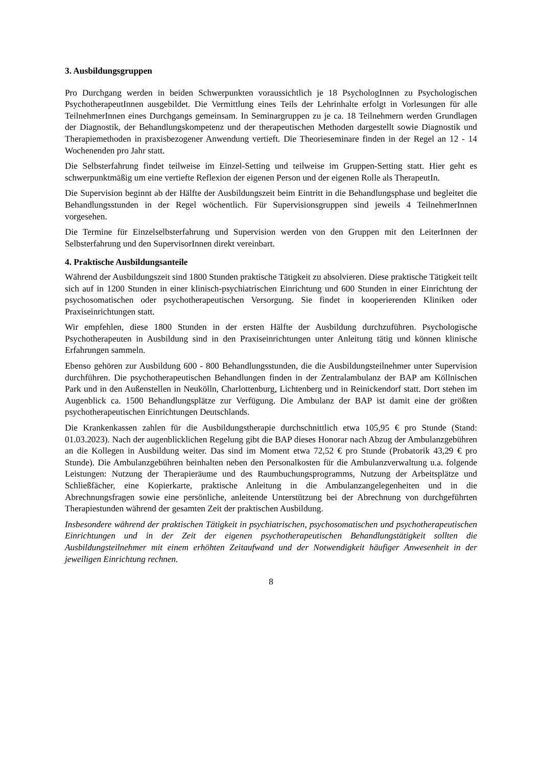3. Ausbildungsgruppen
Pro Durchgang werden in beiden Schwerpunkten voraussichtlich je 18 PsychologInnen zu Psychologischen PsychotherapeutInnen ausgebildet. Die Vermittlung eines Teils der Lehrinhalte erfolgt in Vorlesungen für alle TeilnehmerInnen eines Durchgangs gemeinsam. In Seminargruppen zu je ca. 18 Teilnehmern werden Grundlagen der Diagnostik, der Behandlungskompetenz und der therapeutischen Methoden dargestellt sowie Diagnostik und Therapiemethoden in praxisbezogener Anwendung vertieft. Die Theorieseminare finden in der Regel an 12 - 14 Wochenenden pro Jahr statt.
Die Selbsterfahrung findet teilweise im Einzel-Setting und teilweise im Gruppen-Setting statt. Hier geht es schwerpunktmäßig um eine vertiefte Reflexion der eigenen Person und der eigenen Rolle als TherapeutIn.
Die Supervision beginnt ab der Hälfte der Ausbildungszeit beim Eintritt in die Behandlungsphase und begleitet die Behandlungsstunden in der Regel wöchentlich. Für Supervisionsgruppen sind jeweils 4 TeilnehmerInnen vorgesehen.
Die Termine für Einzelselbsterfahrung und Supervision werden von den Gruppen mit den LeiterInnen der Selbsterfahrung und den SupervisorInnen direkt vereinbart.
4. Praktische Ausbildungsanteile
Während der Ausbildungszeit sind 1800 Stunden praktische Tätigkeit zu absolvieren. Diese praktische Tätigkeit teilt sich auf in 1200 Stunden in einer klinisch-psychiatrischen Einrichtung und 600 Stunden in einer Einrichtung der psychosomatischen oder psychotherapeutischen Versorgung. Sie findet in kooperierenden Kliniken oder Praxiseinrichtungen statt.
Wir empfehlen, diese 1800 Stunden in der ersten Hälfte der Ausbildung durchzuführen. Psychologische Psychotherapeuten in Ausbildung sind in den Praxiseinrichtungen unter Anleitung tätig und können klinische Erfahrungen sammeln.
Ebenso gehören zur Ausbildung 600 - 800 Behandlungsstunden, die die Ausbildungsteilnehmer unter Supervision durchführen. Die psychotherapeutischen Behandlungen finden in der Zentralambulanz der BAP am Köllnischen Park und in den Außenstellen in Neukölln, Charlottenburg, Lichtenberg und in Reinickendorf statt. Dort stehen im Augenblick ca. 1500 Behandlungsplätze zur Verfügung. Die Ambulanz der BAP ist damit eine der größten psychotherapeutischen Einrichtungen Deutschlands.
Die Krankenkassen zahlen für die Ausbildungstherapie durchschnittlich etwa 105,95 € pro Stunde (Stand: 01.03.2023). Nach der augenblicklichen Regelung gibt die BAP dieses Honorar nach Abzug der Ambulanzgebühren an die Kollegen in Ausbildung weiter. Das sind im Moment etwa 72,52 € pro Stunde (Probatorik 43,29 € pro Stunde). Die Ambulanzgebühren beinhalten neben den Personalkosten für die Ambulanzverwaltung u.a. folgende Leistungen: Nutzung der Therapieräume und des Raumbuchungsprogramms, Nutzung der Arbeitsplätze und Schließfächer, eine Kopierkarte, praktische Anleitung in die Ambulanzangelegenheiten und in die Abrechnungsfragen sowie eine persönliche, anleitende Unterstützung bei der Abrechnung von durchgeführten Therapiestunden während der gesamten Zeit der praktischen Ausbildung.
Insbesondere während der praktischen Tätigkeit in psychiatrischen, psychosomatischen und psychotherapeutischen Einrichtungen und in der Zeit der eigenen psychotherapeutischen Behandlungstätigkeit sollten die Ausbildungsteilnehmer mit einem erhöhten Zeitaufwand und der Notwendigkeit häufiger Anwesenheit in der jeweiligen Einrichtung rechnen.
8